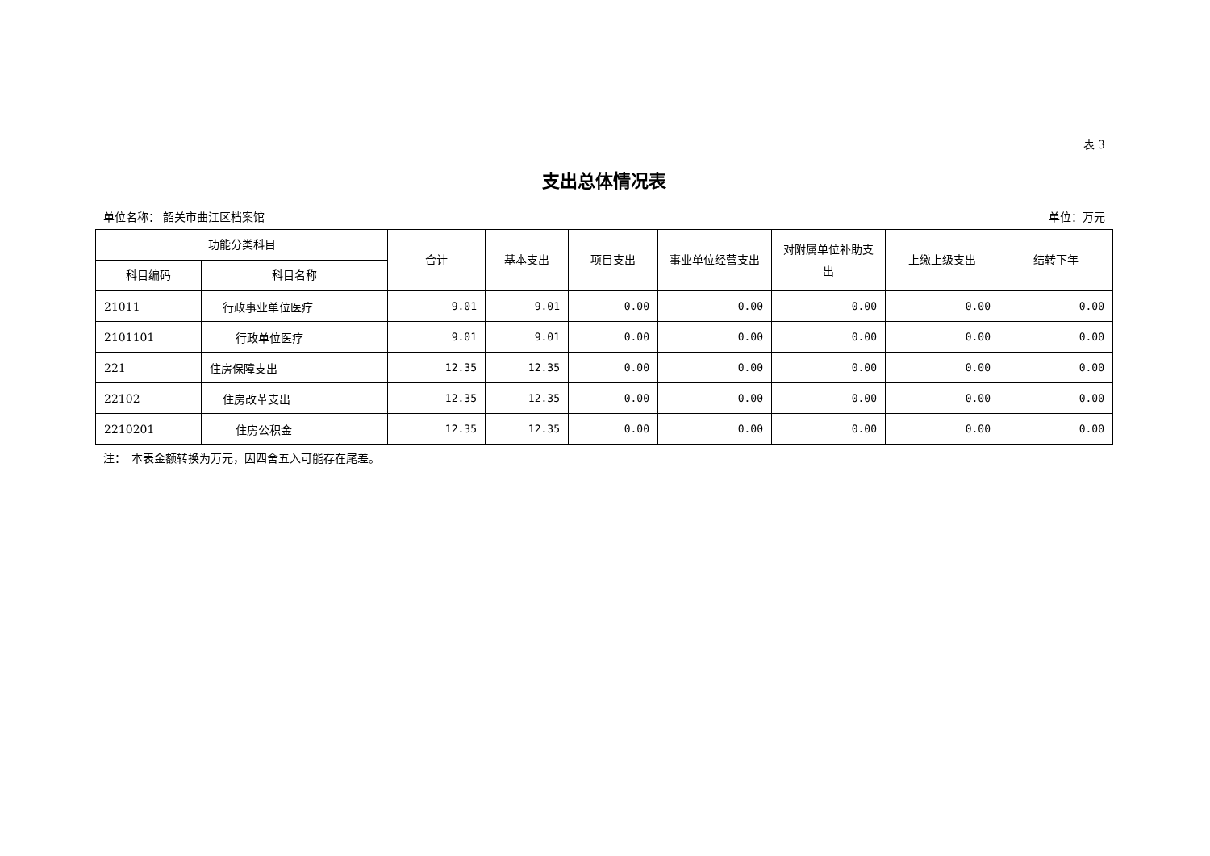表 3
支出总体情况表
单位名称： 韶关市曲江区档案馆 单位：万元
| 功能分类科目 | | 合计 | 基本支出 | 项目支出 | 事业单位经营支出 | 对附属单位补助支出 | 上缴上级支出 | 结转下年 |
| --- | --- | --- | --- | --- | --- | --- | --- | --- |
| 科目编码 | 科目名称 | | | | | | | |
| 21011 | 行政事业单位医疗 | 9.01 | 9.01 | 0.00 | 0.00 | 0.00 | 0.00 | 0.00 |
| 2101101 | 行政单位医疗 | 9.01 | 9.01 | 0.00 | 0.00 | 0.00 | 0.00 | 0.00 |
| 221 | 住房保障支出 | 12.35 | 12.35 | 0.00 | 0.00 | 0.00 | 0.00 | 0.00 |
| 22102 | 住房改革支出 | 12.35 | 12.35 | 0.00 | 0.00 | 0.00 | 0.00 | 0.00 |
| 2210201 | 住房公积金 | 12.35 | 12.35 | 0.00 | 0.00 | 0.00 | 0.00 | 0.00 |
注：　本表金额转换为万元，因四舍五入可能存在尾差。